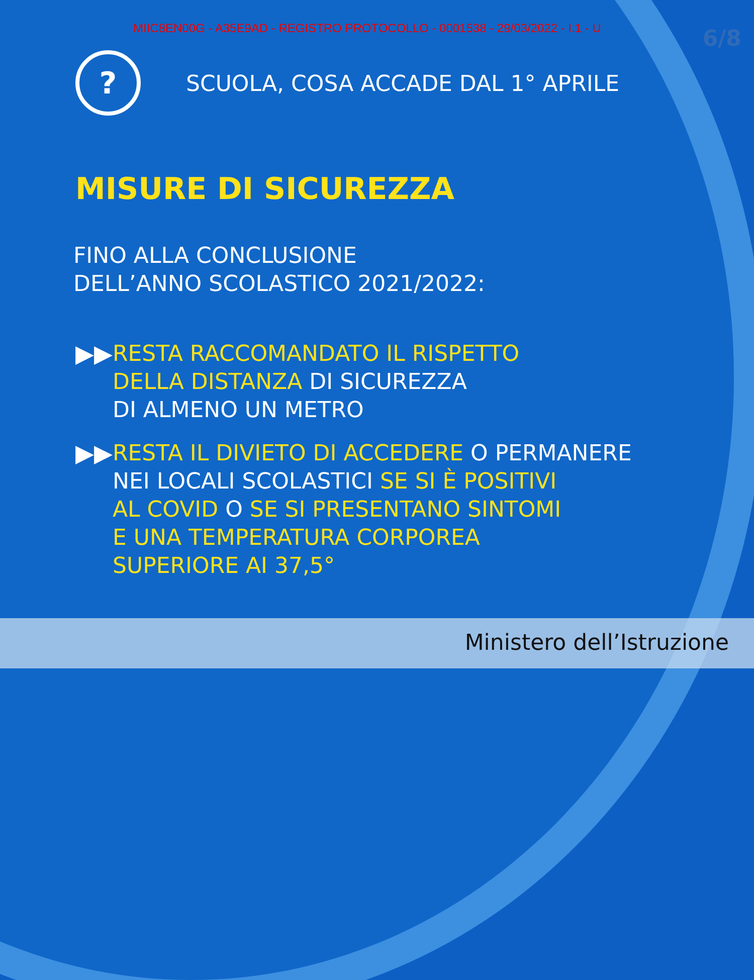MIIC8EN00G - A35E9AD - REGISTRO PROTOCOLLO - 0001538 - 29/03/2022 - I.1 - U
6/8
?
SCUOLA, COSA ACCADE DAL 1° APRILE
MISURE DI SICUREZZA
FINO ALLA CONCLUSIONE
DELL’ANNO SCOLASTICO 2021/2022:
▶▶ RESTA RACCOMANDATO IL RISPETTO
DELLA DISTANZA DI SICUREZZA
DI ALMENO UN METRO
▶▶ RESTA IL DIVIETO DI ACCEDERE O PERMANERE
NEI LOCALI SCOLASTICI SE SI È POSITIVI
AL COVID O SE SI PRESENTANO SINTOMI
E UNA TEMPERATURA CORPOREA
SUPERIORE AI 37,5°
Ministero dell’Istruzione